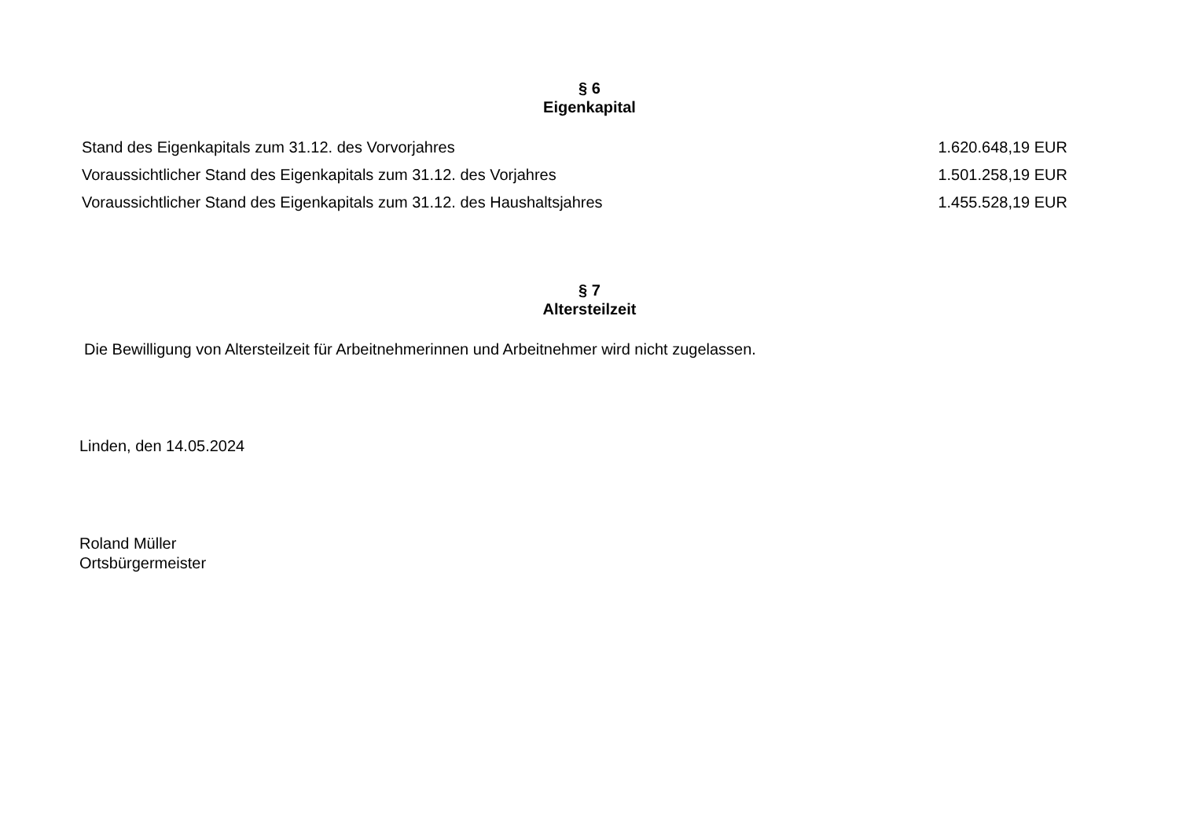§ 6
Eigenkapital
| Stand des Eigenkapitals zum 31.12. des Vorvorjahres | 1.620.648,19 EUR |
| Voraussichtlicher Stand des Eigenkapitals zum 31.12. des Vorjahres | 1.501.258,19 EUR |
| Voraussichtlicher Stand des Eigenkapitals zum 31.12. des Haushaltsjahres | 1.455.528,19 EUR |
§ 7
Altersteilzeit
Die Bewilligung von Altersteilzeit für Arbeitnehmerinnen und Arbeitnehmer wird nicht zugelassen.
Linden, den 14.05.2024
Roland Müller
Ortsbürgermeister